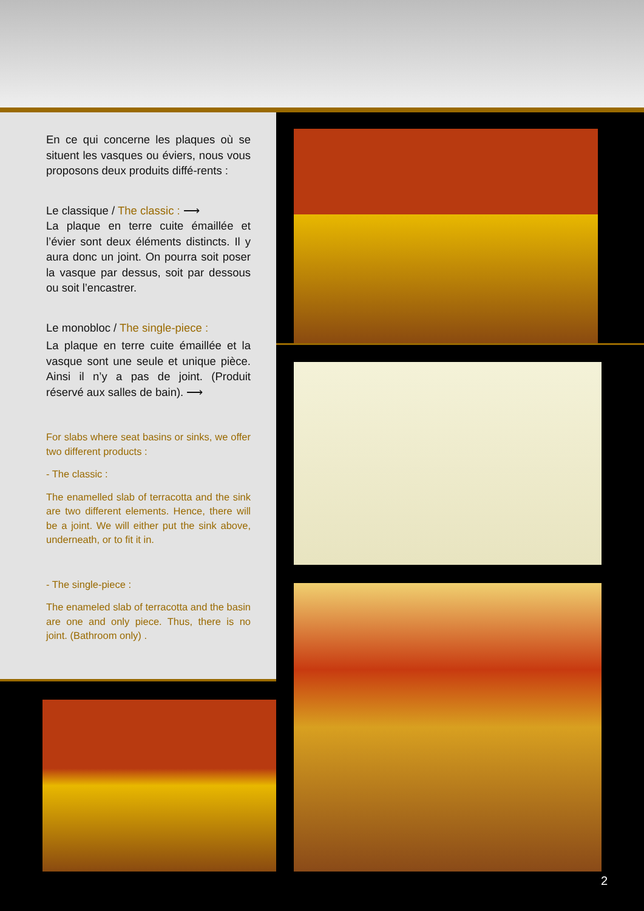En ce qui concerne les plaques où se situent les vasques ou éviers, nous vous proposons deux produits diffé-rents :
Le classique / The classic : ⟶
La plaque en terre cuite émaillée et l’évier sont deux éléments distincts. Il y aura donc un joint. On pourra soit poser la vasque par dessus, soit par dessous ou soit l’encastrer.
Le monobloc / The single-piece :
La plaque en terre cuite émaillée et la vasque sont une seule et unique pièce. Ainsi il n’y a pas de joint. (Produit réservé aux salles de bain). ⟶
For slabs where seat basins or sinks, we offer two different products :
- The classic :
The enamelled slab of terracotta and the sink are two different elements. Hence, there will be a joint. We will either put the sink above, underneath, or to fit it in.
- The single-piece :
The enameled slab of terracotta and the basin are one and only piece. Thus, there is no joint. (Bathroom only) .
2